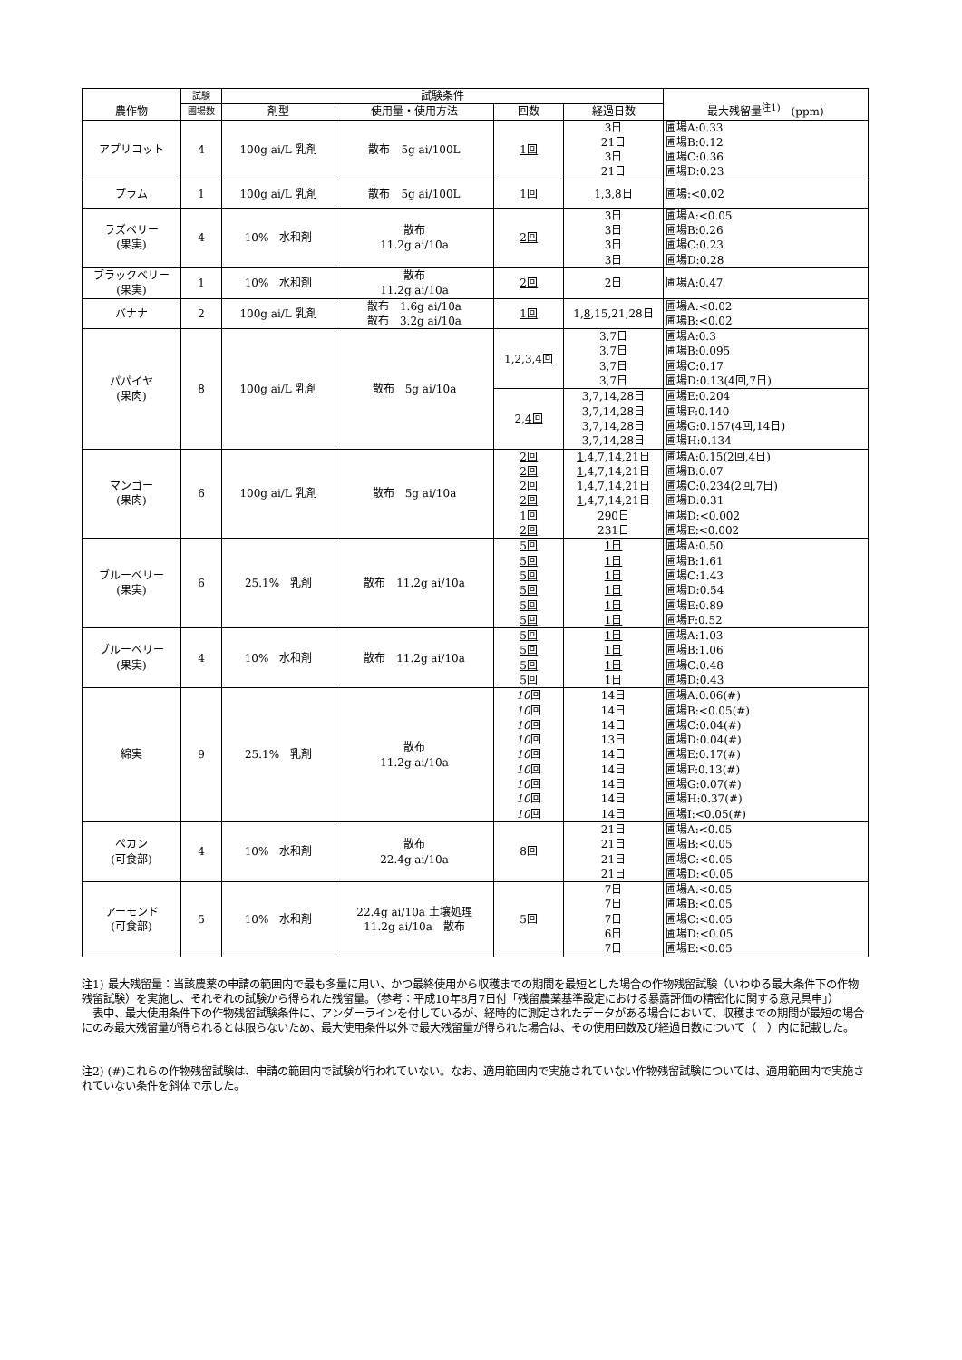| 農作物 | 試験 | 試験条件 | | | | 最大残留量<sup>注1)</sup> (ppm) |
| --- | --- | --- | --- | --- | --- | --- |
| | 圃場数 | 剤型 | 使用量・使用方法 | 回数 | 経過日数 | |
| アプリコット | 4 | 100g ai/L 乳剤 | 散布 5g ai/100L | 1回 | 3日 21日 3日 21日 | 圃場A:0.33 圃場B:0.12 圃場C:0.36 圃場D:0.23 |
| プラム | 1 | 100g ai/L 乳剤 | 散布 5g ai/100L | 1回 | 1 ,3,8日 | 圃場:<0.02 |
| ラズベリー (果実) | 4 | 10% 水和剤 | 散布 11.2g ai/10a | 2回 | 3日 3日 3日 3日 | 圃場A:<0.05 圃場B:0.26 圃場C:0.23 圃場D:0.28 |
| ブラックベリー (果実) | 1 | 10% 水和剤 | 散布 11.2g ai/10a | 2回 | 2日 | 圃場A:0.47 |
| バナナ | 2 | 100g ai/L 乳剤 | 散布 1.6g ai/10a 散布 3.2g ai/10a | 1回 | 1, 8 ,15,21,28日 | 圃場A:<0.02 圃場B:<0.02 |
| パパイヤ (果肉) | 8 | 100g ai/L 乳剤 | 散布 5g ai/10a | 1,2,3, 4回 | 3,7日 3,7日 3,7日 3,7日 | 圃場A:0.3 圃場B:0.095 圃場C:0.17 圃場D:0.13(4回,7日) |
| | | | | 2, 4回 | 3,7,14,28日 3,7,14,28日 3,7,14,28日 3,7,14,28日 | 圃場E:0.204 圃場F:0.140 圃場G:0.157(4回,14日) 圃場H:0.134 |
| マンゴー (果肉) | 6 | 100g ai/L 乳剤 | 散布 5g ai/10a | 2回 2回 2回 2回 1回 2回 | 1 ,4,7,14,21日 1 ,4,7,14,21日 1 ,4,7,14,21日 1 ,4,7,14,21日 290日 231日 | 圃場A:0.15(2回,4日) 圃場B:0.07 圃場C:0.234(2回,7日) 圃場D:0.31 圃場D:<0.002 圃場E:<0.002 |
| ブルーベリー (果実) | 6 | 25.1% 乳剤 | 散布 11.2g ai/10a | 5回 5回 5回 5回 5回 5回 | 1日 1日 1日 1日 1日 1日 | 圃場A:0.50 圃場B:1.61 圃場C:1.43 圃場D:0.54 圃場E:0.89 圃場F:0.52 |
| ブルーベリー (果実) | 4 | 10% 水和剤 | 散布 11.2g ai/10a | 5回 5回 5回 5回 | 1日 1日 1日 1日 | 圃場A:1.03 圃場B:1.06 圃場C:0.48 圃場D:0.43 |
| 綿実 | 9 | 25.1% 乳剤 | 散布 11.2g ai/10a | 10 回 10 回 10 回 10 回 10 回 10 回 10 回 10 回 10 回 | 14日 14日 14日 13日 14日 14日 14日 14日 14日 | 圃場A:0.06(#) 圃場B:<0.05(#) 圃場C:0.04(#) 圃場D:0.04(#) 圃場E:0.17(#) 圃場F:0.13(#) 圃場G:0.07(#) 圃場H:0.37(#) 圃場I:<0.05(#) |
| ペカン (可食部) | 4 | 10% 水和剤 | 散布 22.4g ai/10a | 8回 | 21日 21日 21日 21日 | 圃場A:<0.05 圃場B:<0.05 圃場C:<0.05 圃場D:<0.05 |
| アーモンド (可食部) | 5 | 10% 水和剤 | 22.4g ai/10a 土壌処理 11.2g ai/10a 散布 | 5回 | 7日 7日 7日 6日 7日 | 圃場A:<0.05 圃場B:<0.05 圃場C:<0.05 圃場D:<0.05 圃場E:<0.05 |
注1) 最大残留量：当該農薬の申請の範囲内で最も多量に用い、かつ最終使用から収穫までの期間を最短とした場合の作物残留試験（いわゆる最大条件下の作物残留試験）を実施し、それぞれの試験から得られた残留量。（参考：平成10年8月7日付「残留農薬基準設定における暴露評価の精密化に関する意見具申」）
　表中、最大使用条件下の作物残留試験条件に、アンダーラインを付しているが、経時的に測定されたデータがある場合において、収穫までの期間が最短の場合にのみ最大残留量が得られるとは限らないため、最大使用条件以外で最大残留量が得られた場合は、その使用回数及び経過日数について（　）内に記載した。
注2) (#)これらの作物残留試験は、申請の範囲内で試験が行われていない。なお、適用範囲内で実施されていない作物残留試験については、適用範囲内で実施されていない条件を斜体で示した。